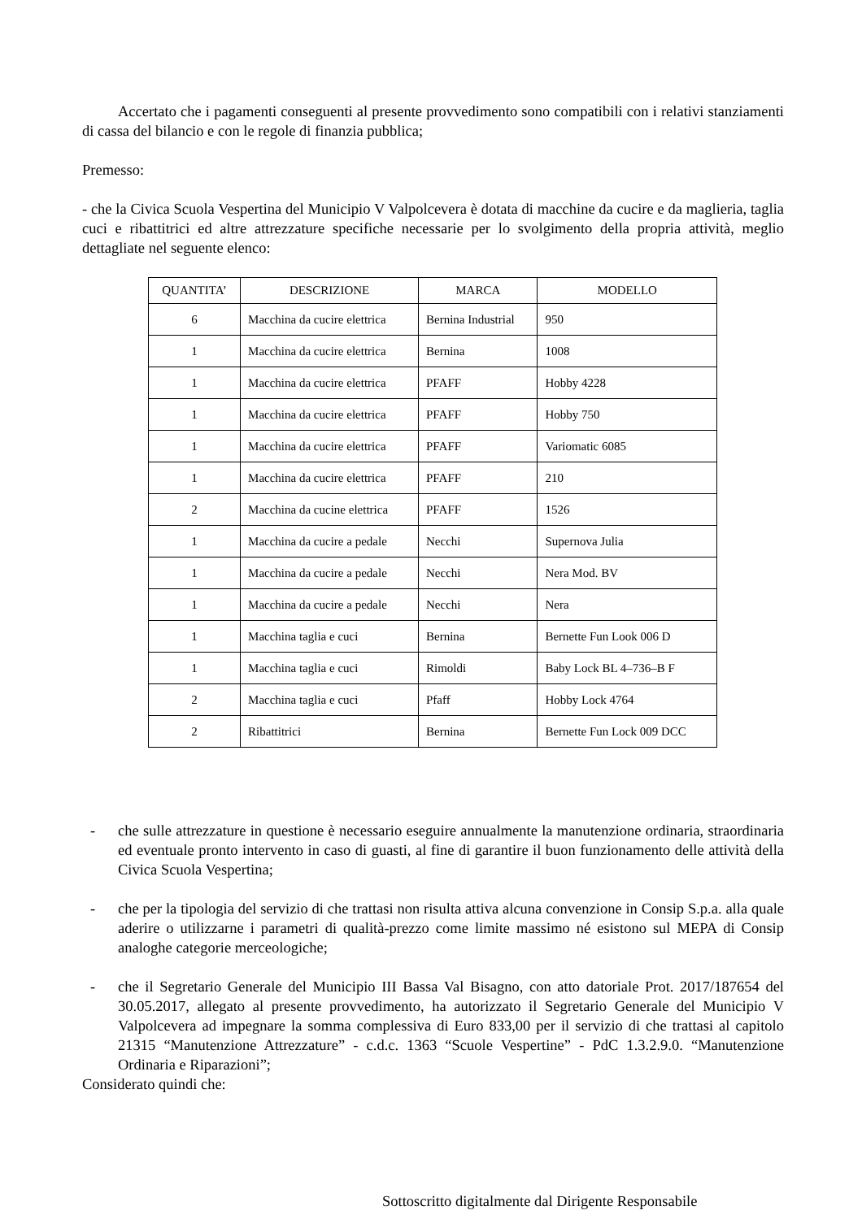Accertato che i pagamenti conseguenti al presente provvedimento sono compatibili con i relativi stanziamenti di cassa del bilancio e con le regole di finanzia pubblica;
Premesso:
- che la Civica Scuola Vespertina del Municipio V Valpolcevera è dotata di macchine da cucire e da maglieria, taglia cuci e ribattitrici ed altre attrezzature specifiche necessarie per lo svolgimento della propria attività, meglio dettagliate nel seguente elenco:
| QUANTITA’ | DESCRIZIONE | MARCA | MODELLO |
| --- | --- | --- | --- |
| 6 | Macchina da cucire elettrica | Bernina Industrial | 950 |
| 1 | Macchina da cucire elettrica | Bernina | 1008 |
| 1 | Macchina da cucire elettrica | PFAFF | Hobby 4228 |
| 1 | Macchina da cucire elettrica | PFAFF | Hobby 750 |
| 1 | Macchina da cucire elettrica | PFAFF | Variomatic 6085 |
| 1 | Macchina da cucire elettrica | PFAFF | 210 |
| 2 | Macchina da cucine elettrica | PFAFF | 1526 |
| 1 | Macchina da cucire a pedale | Necchi | Supernova Julia |
| 1 | Macchina da cucire a pedale | Necchi | Nera Mod. BV |
| 1 | Macchina da cucire a pedale | Necchi | Nera |
| 1 | Macchina taglia e cuci | Bernina | Bernette Fun Look 006 D |
| 1 | Macchina taglia e cuci | Rimoldi | Baby Lock BL 4–736–B F |
| 2 | Macchina taglia e cuci | Pfaff | Hobby Lock 4764 |
| 2 | Ribattitrici | Bernina | Bernette Fun Lock 009 DCC |
- che sulle attrezzature in questione è necessario eseguire annualmente la manutenzione ordinaria, straordinaria ed eventuale pronto intervento in caso di guasti, al fine di garantire il buon funzionamento delle attività della Civica Scuola Vespertina;
- che per la tipologia del servizio di che trattasi non risulta attiva alcuna convenzione in Consip S.p.a. alla quale aderire o utilizzarne i parametri di qualità-prezzo come limite massimo né esistono sul MEPA di Consip analoghe categorie merceologiche;
- che il Segretario Generale del Municipio III Bassa Val Bisagno, con atto datoriale Prot. 2017/187654 del 30.05.2017, allegato al presente provvedimento, ha autorizzato il Segretario Generale del Municipio V Valpolcevera ad impegnare la somma complessiva di Euro 833,00 per il servizio di che trattasi al capitolo 21315 “Manutenzione Attrezzature” - c.d.c. 1363 “Scuole Vespertine” - PdC 1.3.2.9.0. “Manutenzione Ordinaria e Riparazioni”;
Considerato quindi che:
Sottoscritto digitalmente dal Dirigente Responsabile